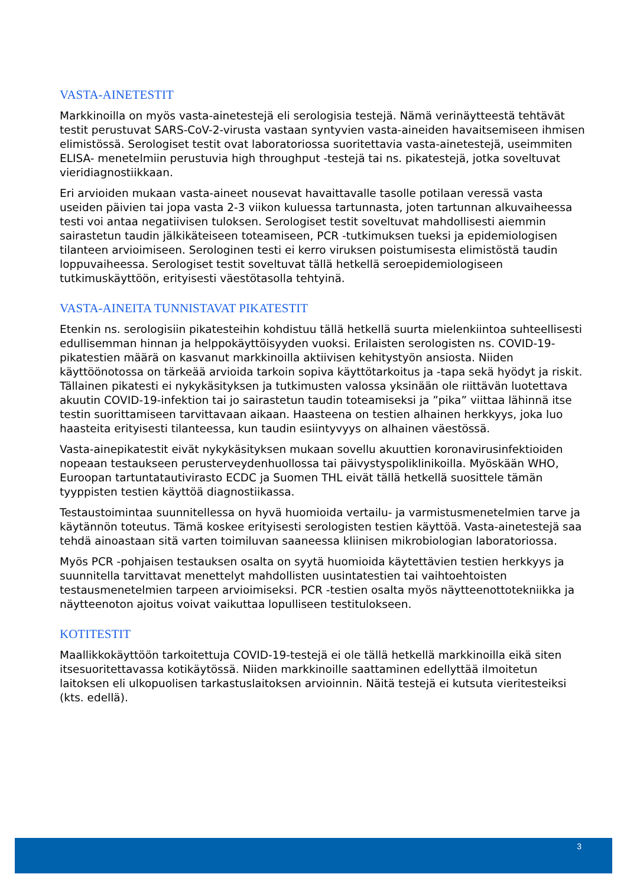VASTA-AINETESTIT
Markkinoilla on myös vasta-ainetestejä eli serologisia testejä. Nämä verinäytteestä tehtävät testit perustuvat SARS-CoV-2-virusta vastaan syntyvien vasta-aineiden havaitsemiseen ihmisen elimistössä. Serologiset testit ovat laboratoriossa suoritettavia vasta-ainetestejä, useimmiten ELISA- menetelmiin perustuvia high throughput -testejä tai ns. pikatestejä, jotka soveltuvat vieridiagnostiikkaan.
Eri arvioiden mukaan vasta-aineet nousevat havaittavalle tasolle potilaan veressä vasta useiden päivien tai jopa vasta 2-3 viikon kuluessa tartunnasta, joten tartunnan alkuvaiheessa testi voi antaa negatiivisen tuloksen. Serologiset testit soveltuvat mahdollisesti aiemmin sairastetun taudin jälkikäteiseen toteamiseen, PCR -tutkimuksen tueksi ja epidemiologisen tilanteen arvioimiseen. Serologinen testi ei kerro viruksen poistumisesta elimistöstä taudin loppuvaiheessa. Serologiset testit soveltuvat tällä hetkellä seroepidemiologiseen tutkimuskäyttöön, erityisesti väestötasolla tehtyinä.
VASTA-AINEITA TUNNISTAVAT PIKATESTIT
Etenkin ns. serologisiin pikatesteihin kohdistuu tällä hetkellä suurta mielenkiintoa suhteellisesti edullisemman hinnan ja helppokäyttöisyyden vuoksi. Erilaisten serologisten ns. COVID-19-pikatestien määrä on kasvanut markkinoilla aktiivisen kehitystyön ansiosta. Niiden käyttöönotossa on tärkeää arvioida tarkoin sopiva käyttötarkoitus ja -tapa sekä hyödyt ja riskit. Tällainen pikatesti ei nykykäsityksen ja tutkimusten valossa yksinään ole riittävän luotettava akuutin COVID-19-infektion tai jo sairastetun taudin toteamiseksi ja ”pika” viittaa lähinnä itse testin suorittamiseen tarvittavaan aikaan. Haasteena on testien alhainen herkkyys, joka luo haasteita erityisesti tilanteessa, kun taudin esiintyvyys on alhainen väestössä.
Vasta-ainepikatestit eivät nykykäsityksen mukaan sovellu akuuttien koronavirusinfektioiden nopeaan testaukseen perusterveydenhuollossa tai päivystyspoliklinikoilla. Myöskään WHO, Euroopan tartuntatautivirasto ECDC ja Suomen THL eivät tällä hetkellä suosittele tämän tyyppisten testien käyttöä diagnostiikassa.
Testaustoimintaa suunnitellessa on hyvä huomioida vertailu- ja varmistusmenetelmien tarve ja käytännön toteutus. Tämä koskee erityisesti serologisten testien käyttöä. Vasta-ainetestejä saa tehdä ainoastaan sitä varten toimiluvan saaneessa kliinisen mikrobiologian laboratoriossa.
Myös PCR -pohjaisen testauksen osalta on syytä huomioida käytettävien testien herkkyys ja suunnitella tarvittavat menettelyt mahdollisten uusintatestien tai vaihtoehtoisten testausmenetelmien tarpeen arvioimiseksi. PCR -testien osalta myös näytteenottotekniikka ja näytteenoton ajoitus voivat vaikuttaa lopulliseen testitulokseen.
KOTITESTIT
Maallikkokäyttöön tarkoitettuja COVID-19-testejä ei ole tällä hetkellä markkinoilla eikä siten itsesuoritettavassa kotikäytössä. Niiden markkinoille saattaminen edellyttää ilmoitetun laitoksen eli ulkopuolisen tarkastuslaitoksen arvioinnin. Näitä testejä ei kutsuta vieritesteiksi (kts. edellä).
3